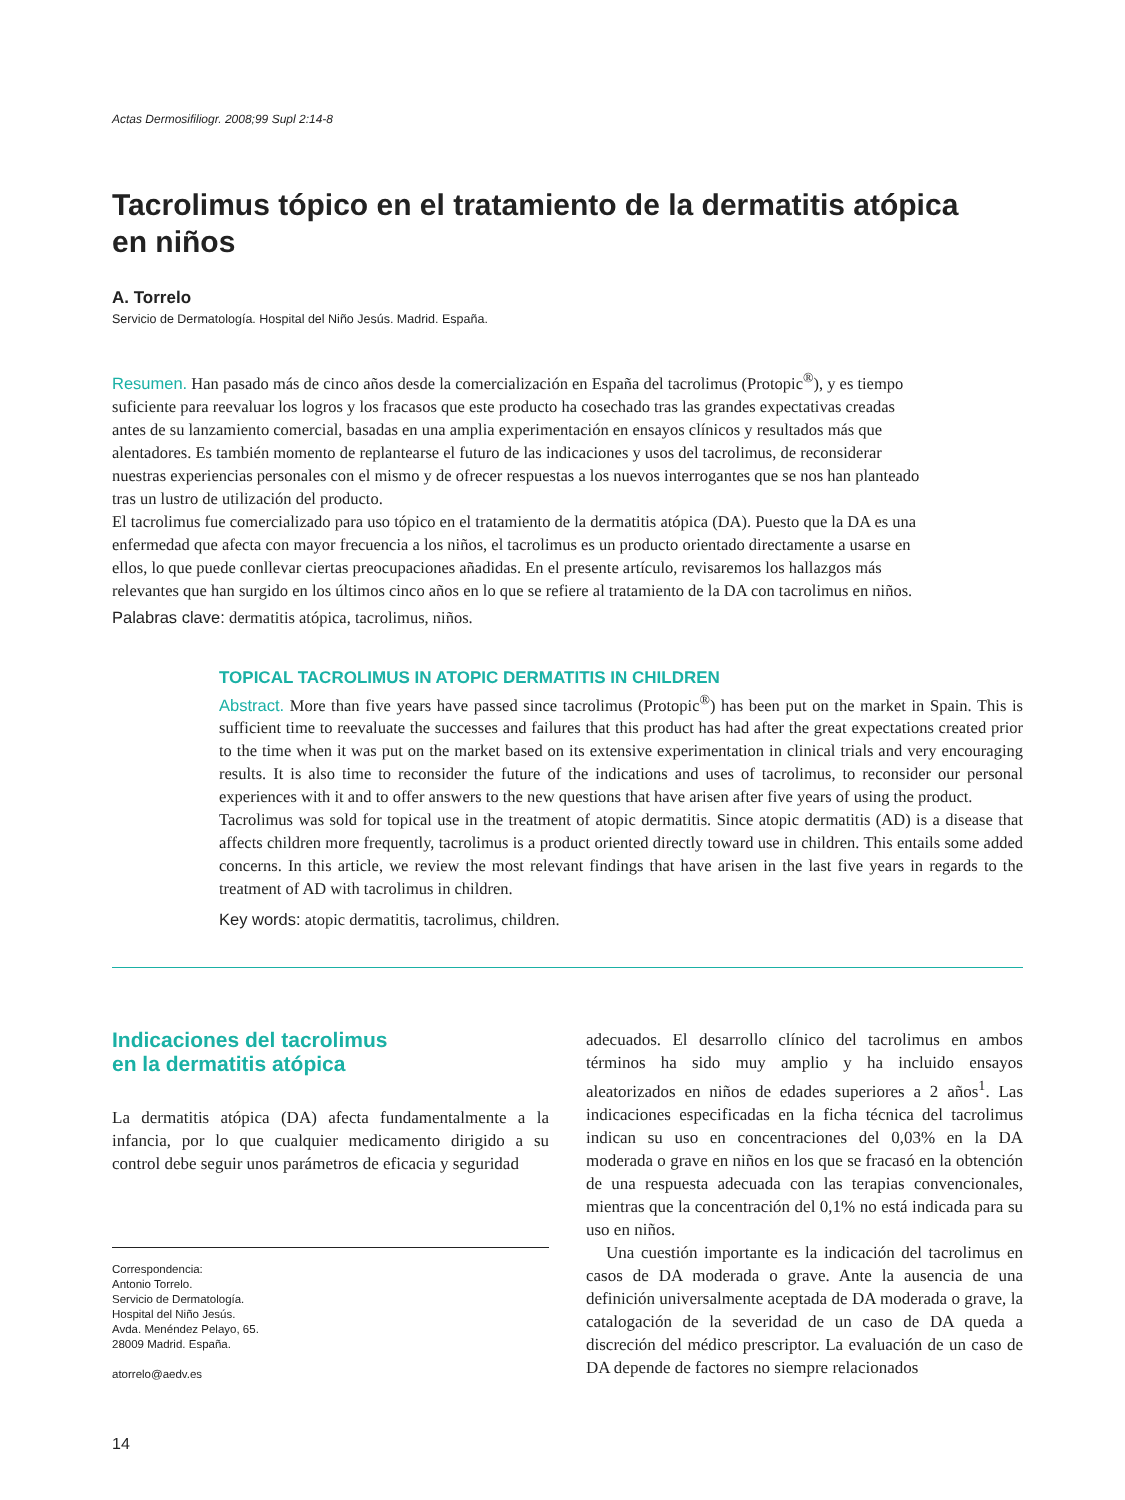Actas Dermosifiliogr. 2008;99 Supl 2:14-8
Tacrolimus tópico en el tratamiento de la dermatitis atópica
en niños
A. Torrelo
Servicio de Dermatología. Hospital del Niño Jesús. Madrid. España.
Resumen. Han pasado más de cinco años desde la comercialización en España del tacrolimus (Protopic<sup>®</sup>), y es tiempo suficiente para reevaluar los logros y los fracasos que este producto ha cosechado tras las grandes expectativas creadas antes de su lanzamiento comercial, basadas en una amplia experimentación en ensayos clínicos y resultados más que alentadores. Es también momento de replantearse el futuro de las indicaciones y usos del tacrolimus, de reconsiderar nuestras experiencias personales con el mismo y de ofrecer respuestas a los nuevos interrogantes que se nos han planteado tras un lustro de utilización del producto.
El tacrolimus fue comercializado para uso tópico en el tratamiento de la dermatitis atópica (DA). Puesto que la DA es una enfermedad que afecta con mayor frecuencia a los niños, el tacrolimus es un producto orientado directamente a usarse en ellos, lo que puede conllevar ciertas preocupaciones añadidas. En el presente artículo, revisaremos los hallazgos más relevantes que han surgido en los últimos cinco años en lo que se refiere al tratamiento de la DA con tacrolimus en niños.
Palabras clave: dermatitis atópica, tacrolimus, niños.
TOPICAL TACROLIMUS IN ATOPIC DERMATITIS IN CHILDREN
Abstract. More than five years have passed since tacrolimus (Protopic<sup>®</sup>) has been put on the market in Spain. This is sufficient time to reevaluate the successes and failures that this product has had after the great expectations created prior to the time when it was put on the market based on its extensive experimentation in clinical trials and very encouraging results. It is also time to reconsider the future of the indications and uses of tacrolimus, to reconsider our personal experiences with it and to offer answers to the new questions that have arisen after five years of using the product.
Tacrolimus was sold for topical use in the treatment of atopic dermatitis. Since atopic dermatitis (AD) is a disease that affects children more frequently, tacrolimus is a product oriented directly toward use in children. This entails some added concerns. In this article, we review the most relevant findings that have arisen in the last five years in regards to the treatment of AD with tacrolimus in children.
Key words: atopic dermatitis, tacrolimus, children.
Indicaciones del tacrolimus
en la dermatitis atópica
La dermatitis atópica (DA) afecta fundamentalmente a la infancia, por lo que cualquier medicamento dirigido a su control debe seguir unos parámetros de eficacia y seguridad
Correspondencia:
Antonio Torrelo.
Servicio de Dermatología.
Hospital del Niño Jesús.
Avda. Menéndez Pelayo, 65.
28009 Madrid. España.
atorrelo@aedv.es
14
adecuados. El desarrollo clínico del tacrolimus en ambos términos ha sido muy amplio y ha incluido ensayos aleatorizados en niños de edades superiores a 2 años<sup>1</sup>. Las indicaciones especificadas en la ficha técnica del tacrolimus indican su uso en concentraciones del 0,03% en la DA moderada o grave en niños en los que se fracasó en la obtención de una respuesta adecuada con las terapias convencionales, mientras que la concentración del 0,1% no está indicada para su uso en niños.
Una cuestión importante es la indicación del tacrolimus en casos de DA moderada o grave. Ante la ausencia de una definición universalmente aceptada de DA moderada o grave, la catalogación de la severidad de un caso de DA queda a discreción del médico prescriptor. La evaluación de un caso de DA depende de factores no siempre relacionados